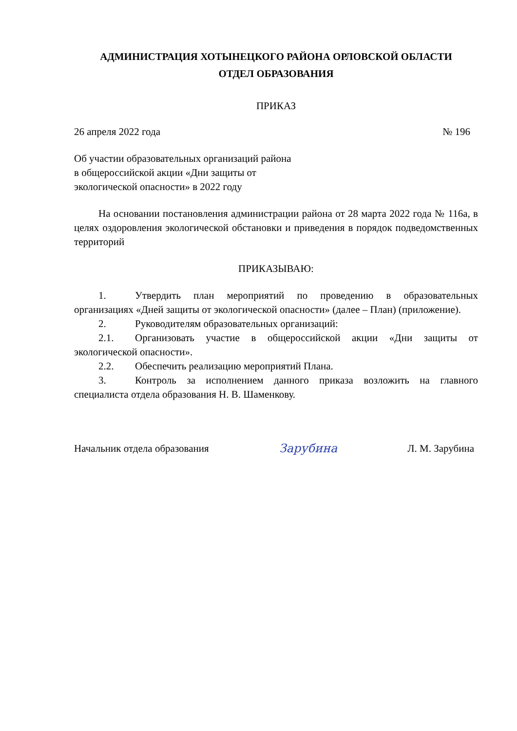АДМИНИСТРАЦИЯ ХОТЫНЕЦКОГО РАЙОНА ОРЛОВСКОЙ ОБЛАСТИ
ОТДЕЛ ОБРАЗОВАНИЯ
ПРИКАЗ
26 апреля 2022 года № 196
Об участии образовательных организаций района
в общероссийской акции «Дни защиты от
экологической опасности» в 2022 году
На основании постановления администрации района от 28 марта 2022 года № 116а, в целях оздоровления экологической обстановки и приведения в порядок подведомственных территорий
ПРИКАЗЫВАЮ:
1. Утвердить план мероприятий по проведению в образовательных организациях «Дней защиты от экологической опасности» (далее – План) (приложение).
2. Руководителям образовательных организаций:
2.1. Организовать участие в общероссийской акции «Дни защиты от экологической опасности».
2.2. Обеспечить реализацию мероприятий Плана.
3. Контроль за исполнением данного приказа возложить на главного специалиста отдела образования Н. В. Шаменкову.
Начальник отдела образования Зарубина Л. М. Зарубина